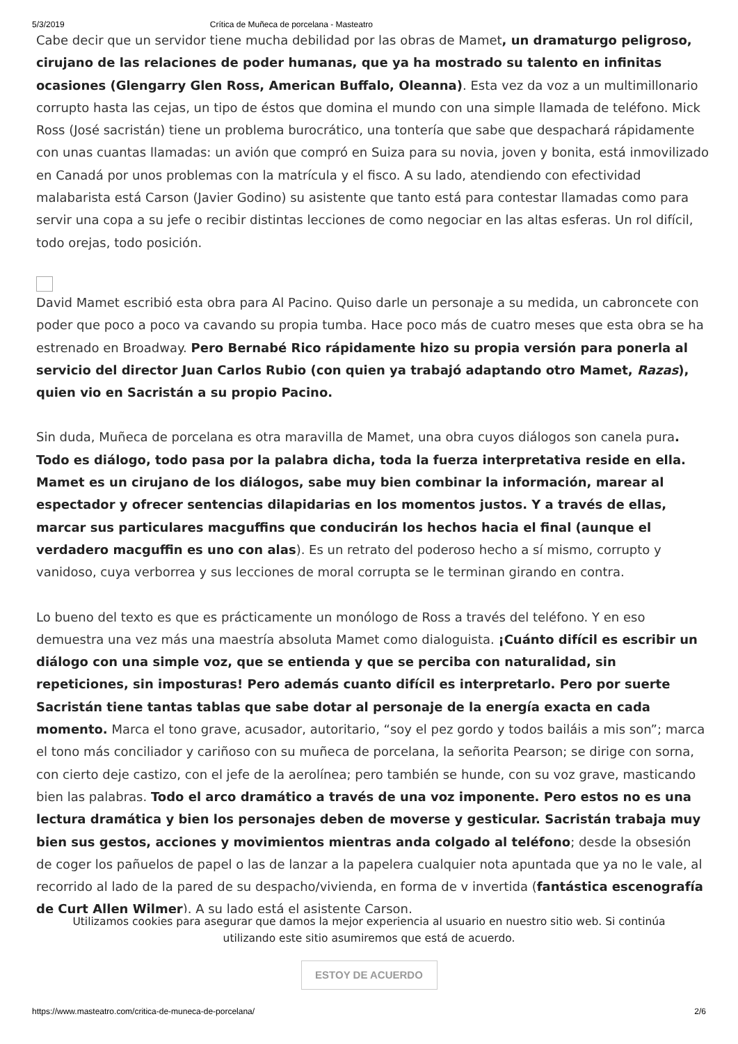5/3/2019 Crítica de Muñeca de porcelana - Masteatro
Cabe decir que un servidor tiene mucha debilidad por las obras de Mamet, un dramaturgo peligroso, cirujano de las relaciones de poder humanas, que ya ha mostrado su talento en infinitas ocasiones (Glengarry Glen Ross, American Buffalo, Oleanna). Esta vez da voz a un multimillonario corrupto hasta las cejas, un tipo de éstos que domina el mundo con una simple llamada de teléfono. Mick Ross (José sacristán) tiene un problema burocrático, una tontería que sabe que despachará rápidamente con unas cuantas llamadas: un avión que compró en Suiza para su novia, joven y bonita, está inmovilizado en Canadá por unos problemas con la matrícula y el fisco. A su lado, atendiendo con efectividad malabarista está Carson (Javier Godino) su asistente que tanto está para contestar llamadas como para servir una copa a su jefe o recibir distintas lecciones de como negociar en las altas esferas. Un rol difícil, todo orejas, todo posición.
David Mamet escribió esta obra para Al Pacino. Quiso darle un personaje a su medida, un cabroncete con poder que poco a poco va cavando su propia tumba. Hace poco más de cuatro meses que esta obra se ha estrenado en Broadway. Pero Bernabé Rico rápidamente hizo su propia versión para ponerla al servicio del director Juan Carlos Rubio (con quien ya trabajó adaptando otro Mamet, Razas), quien vio en Sacristán a su propio Pacino.
Sin duda, Muñeca de porcelana es otra maravilla de Mamet, una obra cuyos diálogos son canela pura. Todo es diálogo, todo pasa por la palabra dicha, toda la fuerza interpretativa reside en ella. Mamet es un cirujano de los diálogos, sabe muy bien combinar la información, marear al espectador y ofrecer sentencias dilapidarias en los momentos justos. Y a través de ellas, marcar sus particulares macguffins que conducirán los hechos hacia el final (aunque el verdadero macguffin es uno con alas). Es un retrato del poderoso hecho a sí mismo, corrupto y vanidoso, cuya verborrea y sus lecciones de moral corrupta se le terminan girando en contra.
Lo bueno del texto es que es prácticamente un monólogo de Ross a través del teléfono. Y en eso demuestra una vez más una maestría absoluta Mamet como dialoguista. ¡Cuánto difícil es escribir un diálogo con una simple voz, que se entienda y que se perciba con naturalidad, sin repeticiones, sin imposturas! Pero además cuanto difícil es interpretarlo. Pero por suerte Sacristán tiene tantas tablas que sabe dotar al personaje de la energía exacta en cada momento. Marca el tono grave, acusador, autoritario, “soy el pez gordo y todos bailáis a mis son”; marca el tono más conciliador y cariñoso con su muñeca de porcelana, la señorita Pearson; se dirige con sorna, con cierto deje castizo, con el jefe de la aerolínea; pero también se hunde, con su voz grave, masticando bien las palabras. Todo el arco dramático a través de una voz imponente. Pero estos no es una lectura dramática y bien los personajes deben de moverse y gesticular. Sacristán trabaja muy bien sus gestos, acciones y movimientos mientras anda colgado al teléfono; desde la obsesión de coger los pañuelos de papel o las de lanzar a la papelera cualquier nota apuntada que ya no le vale, al recorrido al lado de la pared de su despacho/vivienda, en forma de v invertida (fantástica escenografía de Curt Allen Wilmer). A su lado está el asistente Carson,
Utilizamos cookies para asegurar que damos la mejor experiencia al usuario en nuestro sitio web. Si continúa utilizando este sitio asumiremos que está de acuerdo.
ESTOY DE ACUERDO
https://www.masteatro.com/critica-de-muneca-de-porcelana/ 2/6